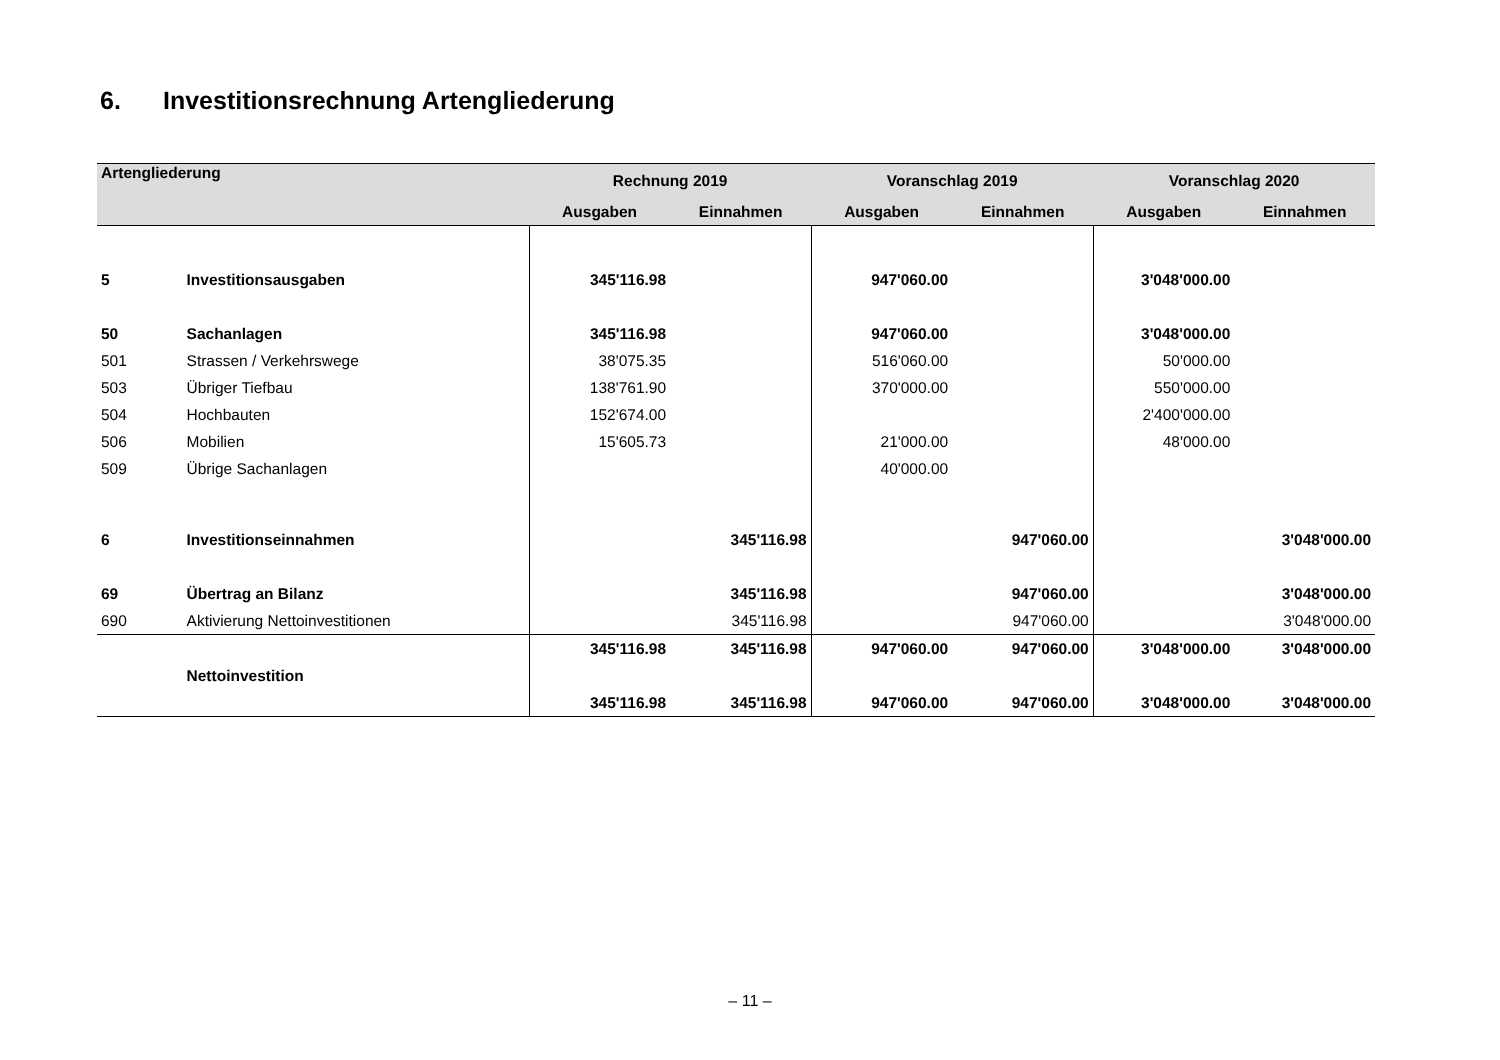6. Investitionsrechnung Artengliederung
| Artengliederung | | Rechnung 2019 | | Voranschlag 2019 | | Voranschlag 2020 | |
| --- | --- | --- | --- | --- | --- | --- | --- |
| | | Ausgaben | Einnahmen | Ausgaben | Einnahmen | Ausgaben | Einnahmen |
| 5 | Investitionsausgaben | 345'116.98 | | 947'060.00 | | 3'048'000.00 | |
| 50 | Sachanlagen | 345'116.98 | | 947'060.00 | | 3'048'000.00 | |
| 501 | Strassen / Verkehrswege | 38'075.35 | | 516'060.00 | | 50'000.00 | |
| 503 | Übriger Tiefbau | 138'761.90 | | 370'000.00 | | 550'000.00 | |
| 504 | Hochbauten | 152'674.00 | | | | 2'400'000.00 | |
| 506 | Mobilien | 15'605.73 | | 21'000.00 | | 48'000.00 | |
| 509 | Übrige Sachanlagen | | | 40'000.00 | | | |
| 6 | Investitionseinnahmen | | 345'116.98 | | 947'060.00 | | 3'048'000.00 |
| 69 | Übertrag an Bilanz | | 345'116.98 | | 947'060.00 | | 3'048'000.00 |
| 690 | Aktivierung Nettoinvestitionen | | 345'116.98 | | 947'060.00 | | 3'048'000.00 |
| | | 345'116.98 | 345'116.98 | 947'060.00 | 947'060.00 | 3'048'000.00 | 3'048'000.00 |
| | Nettoinvestition | | | | | | |
| | | 345'116.98 | 345'116.98 | 947'060.00 | 947'060.00 | 3'048'000.00 | 3'048'000.00 |
– 11 –